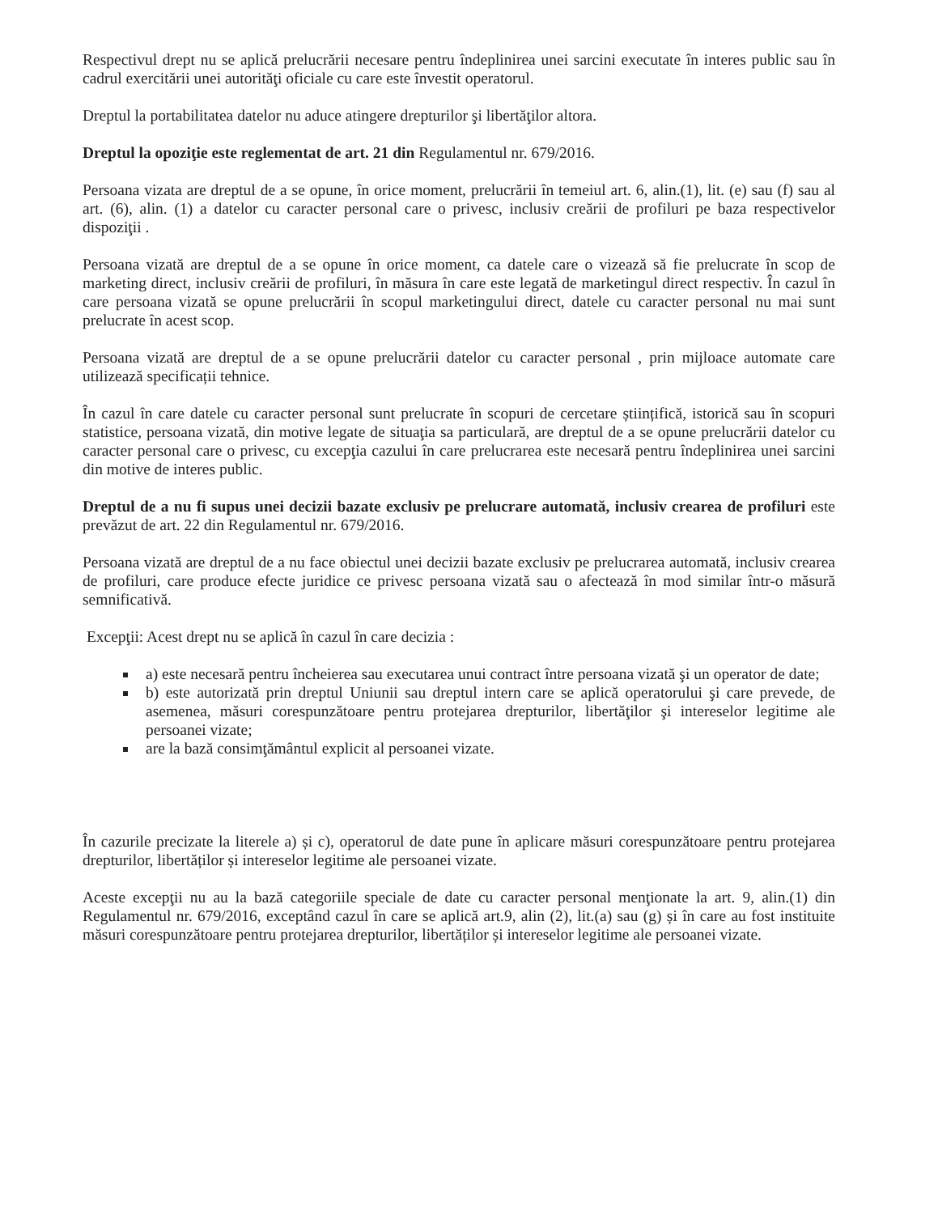Respectivul drept nu se aplică prelucrării necesare pentru îndeplinirea unei sarcini executate în interes public sau în cadrul exercitării unei autorităţi oficiale cu care este învestit operatorul.
Dreptul la portabilitatea datelor nu aduce atingere drepturilor şi libertăţilor altora.
Dreptul la opoziţie este reglementat de art. 21 din Regulamentul nr. 679/2016.
Persoana vizata are dreptul de a se opune, în orice moment, prelucrării în temeiul art. 6, alin.(1), lit. (e) sau (f) sau al art. (6), alin. (1) a datelor cu caracter personal care o privesc, inclusiv creării de profiluri pe baza respectivelor dispoziţii .
Persoana vizată are dreptul de a se opune în orice moment, ca datele care o vizează să fie prelucrate în scop de marketing direct, inclusiv creării de profiluri, în măsura în care este legată de marketingul direct respectiv. În cazul în care persoana vizată se opune prelucrării în scopul marketingului direct, datele cu caracter personal nu mai sunt prelucrate în acest scop.
Persoana vizată are dreptul de a se opune prelucrării datelor cu caracter personal , prin mijloace automate care utilizează specificații tehnice.
În cazul în care datele cu caracter personal sunt prelucrate în scopuri de cercetare științifică, istorică sau în scopuri statistice, persoana vizată, din motive legate de situaţia sa particulară, are dreptul de a se opune prelucrării datelor cu caracter personal care o privesc, cu excepţia cazului în care prelucrarea este necesară pentru îndeplinirea unei sarcini din motive de interes public.
Dreptul de a nu fi supus unei decizii bazate exclusiv pe prelucrare automată, inclusiv crearea de profiluri este prevăzut de art. 22 din Regulamentul nr. 679/2016.
Persoana vizată are dreptul de a nu face obiectul unei decizii bazate exclusiv pe prelucrarea automată, inclusiv crearea de profiluri, care produce efecte juridice ce privesc persoana vizată sau o afectează în mod similar într-o măsură semnificativă.
Excepţii: Acest drept nu se aplică în cazul în care decizia :
a) este necesară pentru încheierea sau executarea unui contract între persoana vizată şi un operator de date;
b) este autorizată prin dreptul Uniunii sau dreptul intern care se aplică operatorului şi care prevede, de asemenea, măsuri corespunzătoare pentru protejarea drepturilor, libertăţilor şi intereselor legitime ale persoanei vizate;
are la bază consimţământul explicit al persoanei vizate.
În cazurile precizate la literele a) și c), operatorul de date pune în aplicare măsuri corespunzătoare pentru protejarea drepturilor, libertăților și intereselor legitime ale persoanei vizate.
Aceste excepţii nu au la bază categoriile speciale de date cu caracter personal menţionate la art. 9, alin.(1) din Regulamentul nr. 679/2016, exceptând cazul în care se aplică art.9, alin (2), lit.(a) sau (g) și în care au fost instituite măsuri corespunzătoare pentru protejarea drepturilor, libertăților și intereselor legitime ale persoanei vizate.